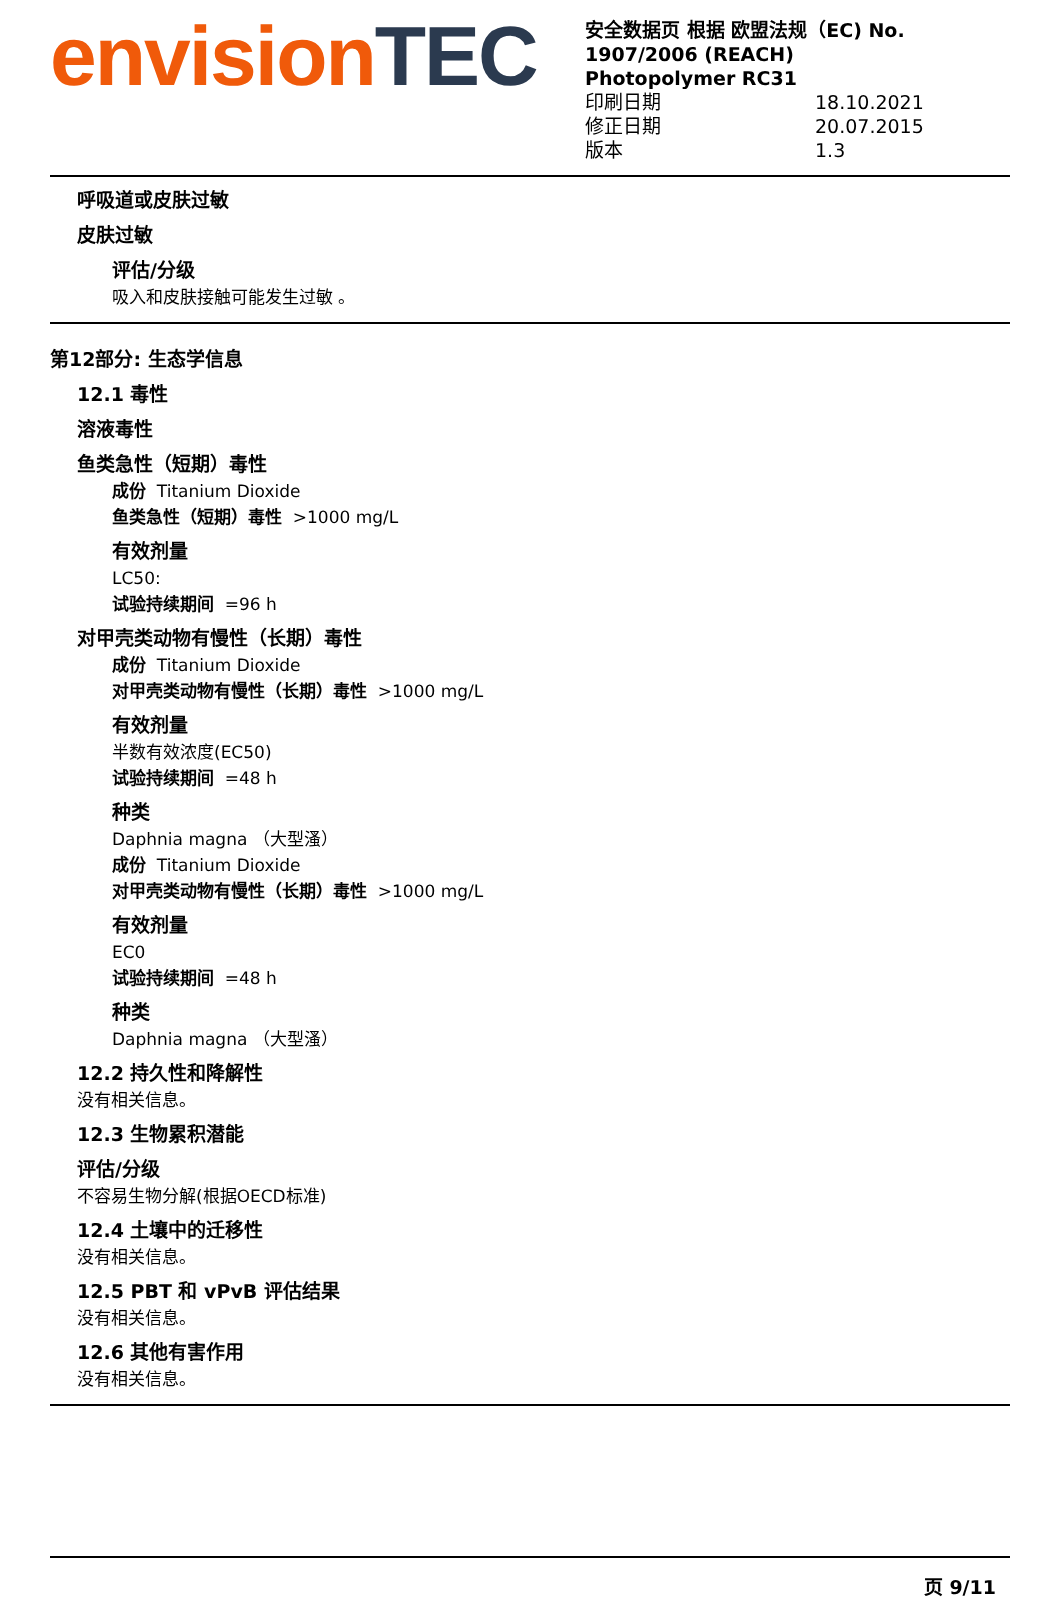envision TEC
安全数据页 根据 欧盟法规（EC) No. 1907/2006 (REACH)
Photopolymer RC31
印刷日期 18.10.2021
修正日期 20.07.2015
版本 1.3
呼吸道或皮肤过敏
皮肤过敏
评估/分级
吸入和皮肤接触可能发生过敏 。
第12部分: 生态学信息
12.1 毒性
溶液毒性
鱼类急性（短期）毒性
成份 Titanium Dioxide
鱼类急性（短期）毒性 >1000 mg/L
有效剂量
LC50:
试验持续期间 =96 h
对甲壳类动物有慢性（长期）毒性
成份 Titanium Dioxide
对甲壳类动物有慢性（长期）毒性 >1000 mg/L
有效剂量
半数有效浓度(EC50)
试验持续期间 =48 h
种类
Daphnia magna （大型溞）
成份 Titanium Dioxide
对甲壳类动物有慢性（长期）毒性 >1000 mg/L
有效剂量
EC0
试验持续期间 =48 h
种类
Daphnia magna （大型溞）
12.2 持久性和降解性
没有相关信息。
12.3 生物累积潜能
评估/分级
不容易生物分解(根据OECD标准)
12.4 土壤中的迁移性
没有相关信息。
12.5 PBT 和 vPvB 评估结果
没有相关信息。
12.6 其他有害作用
没有相关信息。
页 9/11